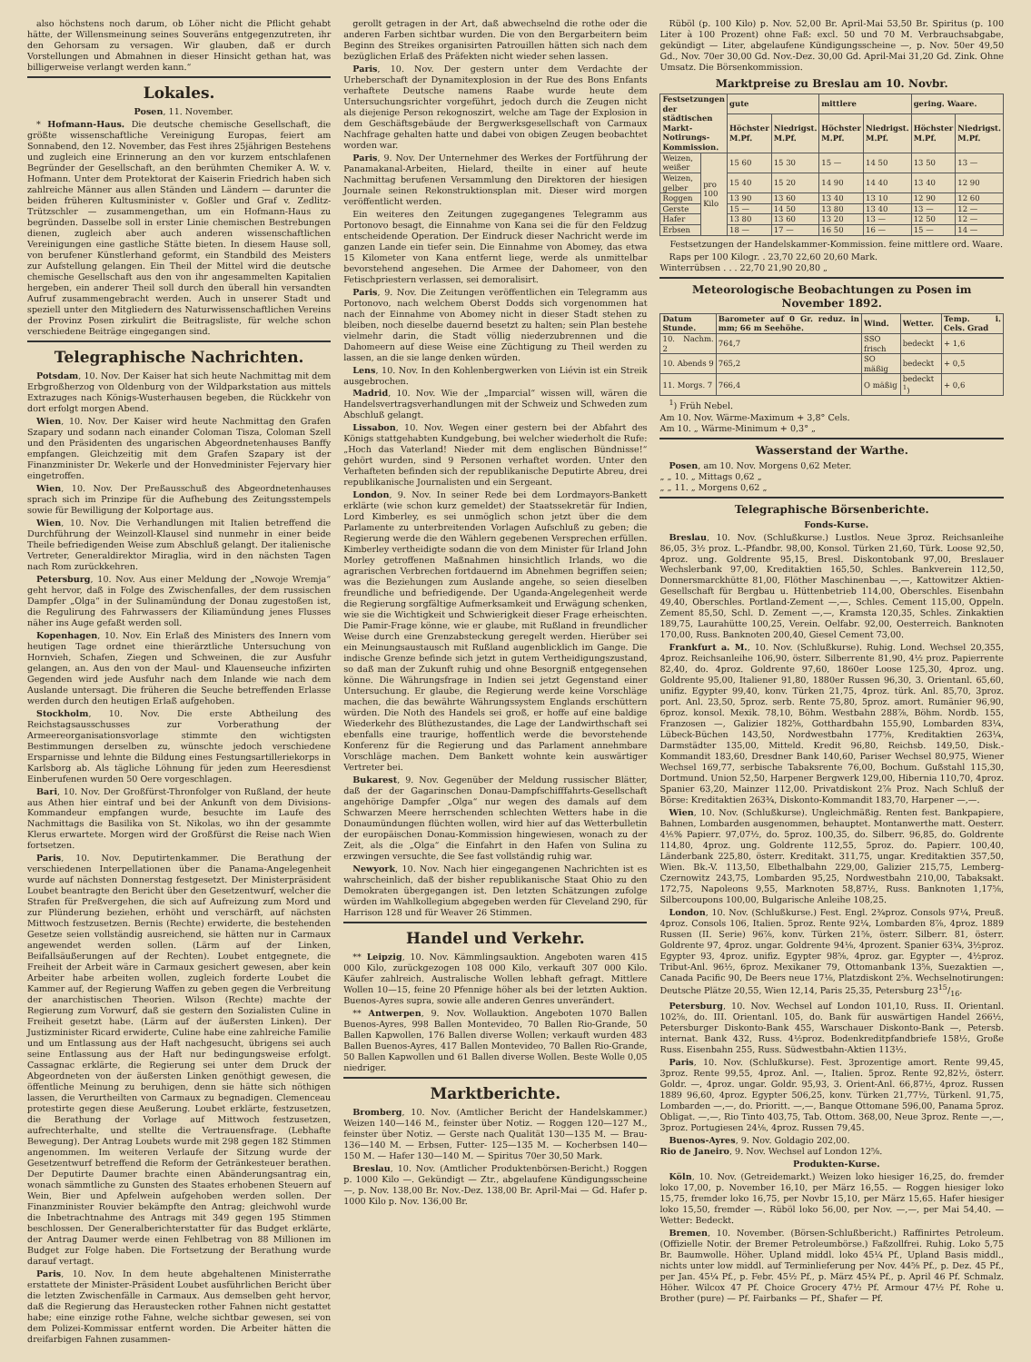also höchstens noch darum, ob Löher nicht die Pflicht gehabt hätte, der Willensmeinung seines Souveräns entgegenzutreten, ihr den Gehorsam zu versagen. Wir glauben, daß er durch Vorstellungen und Abmahnen in dieser Hinsicht gethan hat, was billigerweise verlangt werden kann.“
Lokales.
Posen, 11. November.
* Hofmann-Haus. Die deutsche chemische Gesellschaft, die größte wissenschaftliche Vereinigung Europas, feiert am Sonnabend, den 12. November, das Fest ihres 25jährigen Bestehens und zugleich eine Erinnerung an den vor kurzem entschlafenen Begründer der Gesellschaft, an den berühmten Chemiker A. W. v. Hofmann. Unter dem Protektorat der Kaiserin Friedrich haben sich zahlreiche Männer aus allen Ständen und Ländern — darunter die beiden früheren Kultusminister v. Goßler und Graf v. Zedlitz-Trützschler — zusammengethan, um ein Hofmann-Haus zu begründen. Dasselbe soll in erster Linie chemischen Bestrebungen dienen, zugleich aber auch anderen wissenschaftlichen Vereinigungen eine gastliche Stätte bieten. In diesem Hause soll, von berufener Künstlerhand geformt, ein Standbild des Meisters zur Aufstellung gelangen. Ein Theil der Mittel wird die deutsche chemische Gesellschaft aus den von ihr angesammelten Kapitalien hergeben, ein anderer Theil soll durch den überall hin versandten Aufruf zusammengebracht werden. Auch in unserer Stadt und speziell unter den Mitgliedern des Naturwissenschaftlichen Vereins der Provinz Posen zirkulirt die Beitragsliste, für welche schon verschiedene Beiträge eingegangen sind.
Telegraphische Nachrichten.
Potsdam, 10. Nov. Der Kaiser hat sich heute Nachmittag mit dem Erbgroßherzog von Oldenburg von der Wildparkstation aus mittels Extrazuges nach Königs-Wusterhausen begeben, die Rückkehr von dort erfolgt morgen Abend.
Wien, 10. Nov. Der Kaiser wird heute Nachmittag den Grafen Szapary und sodann nach einander Coloman Tisza, Coloman Szell und den Präsidenten des ungarischen Abgeordnetenhauses Banffy empfangen. Gleichzeitig mit dem Grafen Szapary ist der Finanzminister Dr. Wekerle und der Honvedminister Fejervary hier eingetroffen.
Wien, 10. Nov. Der Preßausschuß des Abgeordnetenhauses sprach sich im Prinzipe für die Aufhebung des Zeitungsstempels sowie für Bewilligung der Kolportage aus.
Wien, 10. Nov. Die Verhandlungen mit Italien betreffend die Durchführung der Weinzoll-Klausel sind nunmehr in einer beide Theile befriedigenden Weise zum Abschluß gelangt. Der italienische Vertreter, Generaldirektor Miraglia, wird in den nächsten Tagen nach Rom zurückkehren.
Petersburg, 10. Nov. Aus einer Meldung der „Nowoje Wremja“ geht hervor, daß in Folge des Zwischenfalles, der dem russischen Dampfer „Olga“ in der Sulinamündung der Donau zugestoßen ist, die Regulirung des Fahrwassers der Kiliamündung jenes Flusses näher ins Auge gefaßt werden soll.
Kopenhagen, 10. Nov. Ein Erlaß des Ministers des Innern vom heutigen Tage ordnet eine thierärztliche Untersuchung von Hornvieh, Schafen, Ziegen und Schweinen, die zur Ausfuhr gelangen, an. Aus den von der Maul- und Klauenseuche infizirten Gegenden wird jede Ausfuhr nach dem Inlande wie nach dem Auslande untersagt. Die früheren die Seuche betreffenden Erlasse werden durch den heutigen Erlaß aufgehoben.
Stockholm, 10. Nov. Die erste Abtheilung des Reichstagsausschusses zur Vorberathung der Armeereorganisationsvorlage stimmte den wichtigsten Bestimmungen derselben zu, wünschte jedoch verschiedene Ersparnisse und lehnte die Bildung eines Festungsartilleriekorps in Karlsborg ab. Als tägliche Löhnung für jeden zum Heeresdienst Einberufenen wurden 50 Oere vorgeschlagen.
Bari, 10. Nov. Der Großfürst-Thronfolger von Rußland, der heute aus Athen hier eintraf und bei der Ankunft von dem Divisions-Kommandeur empfangen wurde, besuchte im Laufe des Nachmittags die Basilika von St. Nikolas, wo ihn der gesammte Klerus erwartete. Morgen wird der Großfürst die Reise nach Wien fortsetzen.
Paris, 10. Nov. Deputirtenkammer. Die Berathung der verschiedenen Interpellationen über die Panama-Angelegenheit wurde auf nächsten Donnerstag festgesetzt. Der Ministerpräsident Loubet beantragte den Bericht über den Gesetzentwurf, welcher die Strafen für Preßvergehen, die sich auf Aufreizung zum Mord und zur Plünderung beziehen, erhöht und verschärft, auf nächsten Mittwoch festzusetzen. Bernis (Rechte) erwiderte, die bestehenden Gesetze seien vollständig ausreichend, sie hätten nur in Carmaux angewendet werden sollen. (Lärm auf der Linken, Beifallsäußerungen auf der Rechten). Loubet entgegnete, die Freiheit der Arbeit wäre in Carmaux gesichert gewesen, aber kein Arbeiter habe arbeiten wollen, zugleich forderte Loubet die Kammer auf, der Regierung Waffen zu geben gegen die Verbreitung der anarchistischen Theorien. Wilson (Rechte) machte der Regierung zum Vorwurf, daß sie gestern den Sozialisten Culine in Freiheit gesetzt habe. (Lärm auf der äußersten Linken). Der Justizminister Ricard erwiderte, Culine habe eine zahlreiche Familie und um Entlassung aus der Haft nachgesucht, übrigens sei auch seine Entlassung aus der Haft nur bedingungsweise erfolgt. Cassagnac erklärte, die Regierung sei unter dem Druck der Abgeordneten von der äußersten Linken genöthigt gewesen, die öffentliche Meinung zu beruhigen, denn sie hätte sich nöthigen lassen, die Verurtheilten von Carmaux zu begnadigen. Clemenceau protestirte gegen diese Aeußerung. Loubet erklärte, festzusetzen, die Berathung der Vorlage auf Mittwoch festzusetzen, aufrechterhalte, und stellte die Vertrauensfrage. (Lebhafte Bewegung). Der Antrag Loubets wurde mit 298 gegen 182 Stimmen angenommen. Im weiteren Verlaufe der Sitzung wurde der Gesetzentwurf betreffend die Reform der Getränkesteuer berathen. Der Deputirte Daumer brachte einen Abänderungsantrag ein, wonach sämmtliche zu Gunsten des Staates erhobenen Steuern auf Wein, Bier und Apfelwein aufgehoben werden sollen. Der Finanzminister Rouvier bekämpfte den Antrag; gleichwohl wurde die Inbetrachtnahme des Antrags mit 349 gegen 195 Stimmen beschlossen. Der Generalberichterstatter für das Budget erklärte, der Antrag Daumer werde einen Fehlbetrag von 88 Millionen im Budget zur Folge haben. Die Fortsetzung der Berathung wurde darauf vertagt.
Paris, 10. Nov. In dem heute abgehaltenen Ministerrathe erstattete der Minister-Präsident Loubet ausführlichen Bericht über die letzten Zwischenfälle in Carmaux. Aus demselben geht hervor, daß die Regierung das Heraustecken rother Fahnen nicht gestattet habe; eine einzige rothe Fahne, welche sichtbar gewesen, sei von dem Polizei-Kommissar entfernt worden. Die Arbeiter hätten die dreifarbigen Fahnen zusammen-
gerollt getragen in der Art, daß abwechselnd die rothe oder die anderen Farben sichtbar wurden. Die von den Bergarbeitern beim Beginn des Streikes organisirten Patrouillen hätten sich nach dem bezüglichen Erlaß des Präfekten nicht wieder sehen lassen.
Paris, 10. Nov. Der gestern unter dem Verdachte der Urheberschaft der Dynamitexplosion in der Rue des Bons Enfants verhaftete Deutsche namens Raabe wurde heute dem Untersuchungsrichter vorgeführt, jedoch durch die Zeugen nicht als diejenige Person rekognoszirt, welche am Tage der Explosion in dem Geschäftsgebäude der Bergwerksgesellschaft von Carmaux Nachfrage gehalten hatte und dabei von obigen Zeugen beobachtet worden war.
Paris, 9. Nov. Der Unternehmer des Werkes der Fortführung der Panamakanal-Arbeiten, Hielard, theilte in einer auf heute Nachmittag berufenen Versammlung den Direktoren der hiesigen Journale seinen Rekonstruktionsplan mit. Dieser wird morgen veröffentlicht werden.
Ein weiteres den Zeitungen zugegangenes Telegramm aus Portonovo besagt, die Einnahme von Kana sei die für den Feldzug entscheidende Operation. Der Eindruck dieser Nachricht werde im ganzen Lande ein tiefer sein. Die Einnahme von Abomey, das etwa 15 Kilometer von Kana entfernt liege, werde als unmittelbar bevorstehend angesehen. Die Armee der Dahomeer, von den Fetischpriestern verlassen, sei demoralisirt.
Paris, 9. Nov. Die Zeitungen veröffentlichen ein Telegramm aus Portonovo, nach welchem Oberst Dodds sich vorgenommen hat nach der Einnahme von Abomey nicht in dieser Stadt stehen zu bleiben, noch dieselbe dauernd besetzt zu halten; sein Plan bestehe vielmehr darin, die Stadt völlig niederzubrennen und die Dahomeern auf diese Weise eine Züchtigung zu Theil werden zu lassen, an die sie lange denken würden.
Lens, 10. Nov. In den Kohlenbergwerken von Liévin ist ein Streik ausgebrochen.
Madrid, 10. Nov. Wie der „Imparcial“ wissen will, wären die Handelsvertragsverhandlungen mit der Schweiz und Schweden zum Abschluß gelangt.
Lissabon, 10. Nov. Wegen einer gestern bei der Abfahrt des Königs stattgehabten Kundgebung, bei welcher wiederholt die Rufe: „Hoch das Vaterland! Nieder mit dem englischen Bündnisse!“ gehört wurden, sind 9 Personen verhaftet worden. Unter den Verhafteten befinden sich der republikanische Deputirte Abreu, drei republikanische Journalisten und ein Sergeant.
London, 9. Nov. In seiner Rede bei dem Lordmayors-Bankett erklärte (wie schon kurz gemeldet) der Staatssekretär für Indien, Lord Kimberley, es sei unmöglich schon jetzt über die dem Parlamente zu unterbreitenden Vorlagen Aufschluß zu geben; die Regierung werde die den Wählern gegebenen Versprechen erfüllen. Kimberley vertheidigte sodann die von dem Minister für Irland John Morley getroffenen Maßnahmen hinsichtlich Irlands, wo die agrarischen Verbrechen fortdauernd im Abnehmen begriffen seien; was die Beziehungen zum Auslande angehe, so seien dieselben freundliche und befriedigende. Der Uganda-Angelegenheit werde die Regierung sorgfältige Aufmerksamkeit und Erwägung schenken, wie sie die Wichtigkeit und Schwierigkeit dieser Frage erheischten. Die Pamir-Frage könne, wie er glaube, mit Rußland in freundlicher Weise durch eine Grenzabsteckung geregelt werden. Hierüber sei ein Meinungsaustausch mit Rußland augenblicklich im Gange. Die indische Grenze befinde sich jetzt in gutem Vertheidigungszustand, so daß man der Zukunft ruhig und ohne Besorgniß entgegensehen könne. Die Währungsfrage in Indien sei jetzt Gegenstand einer Untersuchung. Er glaube, die Regierung werde keine Vorschläge machen, die das bewährte Währungssystem Englands erschüttern würden. Die Noth des Handels sei groß, er hoffe auf eine baldige Wiederkehr des Blüthezustandes, die Lage der Landwirthschaft sei ebenfalls eine traurige, hoffentlich werde die bevorstehende Konferenz für die Regierung und das Parlament annehmbare Vorschläge machen. Dem Bankett wohnte kein auswärtiger Vertreter bei.
Bukarest, 9. Nov. Gegenüber der Meldung russischer Blätter, daß der der Gagarinschen Donau-Dampfschifffahrts-Gesellschaft angehörige Dampfer „Olga“ nur wegen des damals auf dem Schwarzen Meere herrschenden schlechten Wetters habe in die Donaumündungen flüchten wollen, wird hier auf das Wetterbulletin der europäischen Donau-Kommission hingewiesen, wonach zu der Zeit, als die „Olga“ die Einfahrt in den Hafen von Sulina zu erzwingen versuchte, die See fast vollständig ruhig war.
Newyork, 10. Nov. Nach hier eingegangenen Nachrichten ist es wahrscheinlich, daß der bisher republikanische Staat Ohio zu den Demokraten übergegangen ist. Den letzten Schätzungen zufolge würden im Wahlkollegium abgegeben werden für Cleveland 290, für Harrison 128 und für Weaver 26 Stimmen.
Handel und Verkehr.
** Leipzig, 10. Nov. Kämmlingsauktion. Angeboten waren 415 000 Kilo, zurückgezogen 108 000 Kilo, verkauft 307 000 Kilo. Käufer zahlreich. Australische Wollen lebhaft gefragt. Mittlere Wollen 10—15, feine 20 Pfennige höher als bei der letzten Auktion. Buenos-Ayres supra, sowie alle anderen Genres unverändert.
** Antwerpen, 9. Nov. Wollauktion. Angeboten 1070 Ballen Buenos-Ayres, 998 Ballen Montevideo, 70 Ballen Rio-Grande, 50 Ballen Kapwollen, 176 Ballen diverse Wollen; verkauft wurden 483 Ballen Buenos-Ayres, 417 Ballen Montevideo, 70 Ballen Rio-Grande, 50 Ballen Kapwollen und 61 Ballen diverse Wollen. Beste Wolle 0,05 niedriger.
Marktberichte.
Bromberg, 10. Nov. (Amtlicher Bericht der Handelskammer.) Weizen 140—146 M., feinster über Notiz. — Roggen 120—127 M., feinster über Notiz. — Gerste nach Qualität 130—135 M. — Brau- 136—140 M. — Erbsen, Futter- 125—135 M. — Kocherbsen 140—150 M. — Hafer 130—140 M. — Spiritus 70er 30,50 Mark.
Breslau, 10. Nov. (Amtlicher Produktenbörsen-Bericht.) Roggen p. 1000 Kilo —. Gekündigt — Ztr., abgelaufene Kündigungsscheine —, p. Nov. 138,00 Br. Nov.-Dez. 138,00 Br. April-Mai — Gd. Hafer p. 1000 Kilo p. Nov. 136,00 Br.
Rüböl (p. 100 Kilo) p. Nov. 52,00 Br. April-Mai 53,50 Br. Spiritus (p. 100 Liter à 100 Prozent) ohne Faß: excl. 50 und 70 M. Verbrauchsabgabe, gekündigt — Liter, abgelaufene Kündigungsscheine —, p. Nov. 50er 49,50 Gd., Nov. 70er 30,00 Gd. Nov.-Dez. 30,00 Gd. April-Mai 31,20 Gd. Zink. Ohne Umsatz. Die Börsenkommission.
Marktpreise zu Breslau am 10. Novbr.
| Festsetzungen der städtischen Markt-Notirungs-Kommission. | | gute | | mittlere | | gering. Waare. | |
| --- | --- | --- | --- | --- | --- | --- | --- |
| | | Höchster M.Pf. | Niedrigst. M.Pf. | Höchster M.Pf. | Niedrigst. M.Pf. | Höchster M.Pf. | Niedrigst. M.Pf. |
| Weizen, weißer | pro 100 Kilo | 15 60 | 15 30 | 15 — | 14 50 | 13 50 | 13 — |
| Weizen, gelber | | 15 40 | 15 20 | 14 90 | 14 40 | 13 40 | 12 90 |
| Roggen | | 13 90 | 13 60 | 13 40 | 13 10 | 12 90 | 12 60 |
| Gerste | | 15 — | 14 50 | 13 80 | 13 40 | 13 — | 12 — |
| Hafer | | 13 80 | 13 60 | 13 20 | 13 — | 12 50 | 12 — |
| Erbsen | | 18 — | 17 — | 16 50 | 16 — | 15 — | 14 — |
Festsetzungen der Handelskammer-Kommission. feine mittlere ord. Waare.
Raps per 100 Kilogr. . 23,70 22,60 20,60 Mark.
Winterrübsen . . . 22,70 21,90 20,80 „
Meteorologische Beobachtungen zu Posen im November 1892.
| Datum Stunde. | Barometer auf 0 Gr. reduz. in mm; 66 m Seehöhe. | Wind. | Wetter. | Temp. i. Cels. Grad |
| --- | --- | --- | --- | --- |
| 10. Nachm. 2 | 764,7 | SSO frisch | bedeckt | + 1,6 |
| 10. Abends 9 | 765,2 | SO mäßig | bedeckt | + 0,5 |
| 11. Morgs. 7 | 766,4 | O mäßig | bedeckt <sup>1</sup>) | + 0,6 |
<sup>1</sup>) Früh Nebel.
Am 10. Nov. Wärme-Maximum + 3,8° Cels.
Am 10. „ Wärme-Minimum + 0,3° „
Wasserstand der Warthe.
Posen, am 10. Nov. Morgens 0,62 Meter.
„ „ 10. „ Mittags 0,62 „
„ „ 11. „ Morgens 0,62 „
Telegraphische Börsenberichte.
Fonds-Kurse.
Breslau, 10. Nov. (Schlußkurse.) Lustlos. Neue 3proz. Reichsanleihe 86,05, 3½ proz. L.-Pfandbr. 98,00, Konsol. Türken 21,60, Türk. Loose 92,50, 4proz. ung. Goldrente 95,15, Bresl. Diskontobank 97,00, Breslauer Wechslerbank 97,00, Kreditaktien 165,50, Schles. Bankverein 112,50, Donnersmarckhütte 81,00, Flöther Maschinenbau —,—, Kattowitzer Aktien-Gesellschaft für Bergbau u. Hüttenbetrieb 114,00, Oberschles. Eisenbahn 49,40, Oberschles. Portland-Zement —,—, Schles. Cement 115,00, Oppeln. Zement 85,50, Schl. D. Zement —,—, Kramsta 120,35, Schles. Zinkaktien 189,75, Laurahütte 100,25, Verein. Oelfabr. 92,00, Oesterreich. Banknoten 170,00, Russ. Banknoten 200,40, Giesel Cement 73,00.
Frankfurt a. M., 10. Nov. (Schlußkurse). Ruhig. Lond. Wechsel 20,355, 4proz. Reichsanleihe 106,90, österr. Silberrente 81,90, 4½ proz. Papierrente 82,40, do. 4proz. Goldrente 97,60, 1860er Loose 125,30, 4proz. ung. Goldrente 95,00, Italiener 91,80, 1880er Russen 96,30, 3. Orientanl. 65,60, unifiz. Egypter 99,40, konv. Türken 21,75, 4proz. türk. Anl. 85,70, 3proz. port. Anl. 23,50, 5proz. serb. Rente 75,80, 5proz. amort. Rumänier 96,90, 6proz. konsol. Mexik. 78,10, Böhm. Westbahn 288⅞, Böhm. Nordb. 155, Franzosen —, Galizier 182⅝, Gotthardbahn 155,90, Lombarden 83¼, Lübeck-Büchen 143,50, Nordwestbahn 177⅝, Kreditaktien 263¼, Darmstädter 135,00, Mitteld. Kredit 96,80, Reichsb. 149,50, Disk.-Kommandit 183,60, Dresdner Bank 140,60, Pariser Wechsel 80,975, Wiener Wechsel 169,77, serbische Tabaksrente 76,00, Bochum. Gußstahl 115,30, Dortmund. Union 52,50, Harpener Bergwerk 129,00, Hibernia 110,70, 4proz. Spanier 63,20, Mainzer 112,00. Privatdiskont 2⅞ Proz. Nach Schluß der Börse: Kreditaktien 263¾, Diskonto-Kommandit 183,70, Harpener —,—.
Wien, 10. Nov. (Schlußkurse). Ungleichmäßig. Renten fest. Bankpapiere, Bahnen, Lombarden ausgenommen, behauptet. Montanwerthe matt. Oesterr. 4⅕% Papierr. 97,07½, do. 5proz. 100,35, do. Silberr. 96,85, do. Goldrente 114,80, 4proz. ung. Goldrente 112,55, 5proz. do. Papierr. 100,40, Länderbank 225,80, österr. Kreditakt. 311,75, ungar. Kreditaktien 357,50, Wien. Bk.-V. 113,50, Elbethalbahn 229,00, Galizier 215,75, Lemberg-Czernowitz 243,75, Lombarden 95,25, Nordwestbahn 210,00, Tabaksakt. 172,75, Napoleons 9,55, Marknoten 58,87½, Russ. Banknoten 1,17⅝, Silbercoupons 100,00, Bulgarische Anleihe 108,25.
London, 10. Nov. (Schlußkurse.) Fest. Engl. 2¾proz. Consols 97¼, Preuß. 4proz. Consols 106, Italien. 5proz. Rente 92¼, Lombarden 8⅞, 4proz. 1889 Russen (II. Serie) 96⅞, konv. Türken 21⅝, österr. Silberr. 81, österr. Goldrente 97, 4proz. ungar. Goldrente 94⅛, 4prozent. Spanier 63¼, 3½proz. Egypter 93, 4proz. unifiz. Egypter 98⅝, 4proz. gar. Egypter —, 4½proz. Tribut-Anl. 96½, 6proz. Mexikaner 79, Ottomanbank 13⅝, Suezaktien —, Canada Pacific 90, De Beers neue 17⅛, Platzdiskont 2⅝. Wechselnotirungen: Deutsche Plätze 20,55, Wien 12,14, Paris 25,35, Petersburg 2315/16.
Petersburg, 10. Nov. Wechsel auf London 101,10, Russ. II. Orientanl. 102⅝, do. III. Orientanl. 105, do. Bank für auswärtigen Handel 266½, Petersburger Diskonto-Bank 455, Warschauer Diskonto-Bank —, Petersb. internat. Bank 432, Russ. 4½proz. Bodenkreditpfandbriefe 158½, Große Russ. Eisenbahn 255, Russ. Südwestbahn-Aktien 113½.
Paris, 10. Nov. (Schlußkurse). Fest. 3prozentige amort. Rente 99,45, 3proz. Rente 99,55, 4proz. Anl. —, Italien. 5proz. Rente 92,82½, österr. Goldr. —, 4proz. ungar. Goldr. 95,93, 3. Orient-Anl. 66,87½, 4proz. Russen 1889 96,60, 4proz. Egypter 506,25, konv. Türken 21,77½, Türkenl. 91,75, Lombarden —,—, do. Prioritt. —,—, Banque Ottomane 596,00, Panama 5proz. Obligat. —,—, Rio Tinto 403,75, Tab. Ottom. 368,00, Neue 3proz. Rente —,—, 3proz. Portugiesen 24⅛, 4proz. Russen 79,45.
Buenos-Ayres, 9. Nov. Goldagio 202,00.
Rio de Janeiro, 9. Nov. Wechsel auf London 12⅝.
Produkten-Kurse.
Köln, 10. Nov. (Getreidemarkt.) Weizen loko hiesiger 16,25, do. fremder loko 17,00, p. November 16,10, per März 16,55. — Roggen hiesiger loko 15,75, fremder loko 16,75, per Novbr 15,10, per März 15,65. Hafer hiesiger loko 15,50, fremder —. Rüböl loko 56,00, per Nov. —,—, per Mai 54,40. — Wetter: Bedeckt.
Bremen, 10. November. (Börsen-Schlußbericht.) Raffinirtes Petroleum. (Offizielle Notir. der Bremer Petroleumbörse.) Faßzollfrei. Ruhig. Loko 5,75 Br. Baumwolle. Höher. Upland middl. loko 45¼ Pf., Upland Basis middl., nichts unter low middl. auf Terminlieferung per Nov. 44⅝ Pf., p. Dez. 45 Pf., per Jan. 45¼ Pf., p. Febr. 45½ Pf., p. März 45¾ Pf., p. April 46 Pf. Schmalz. Höher. Wilcox 47 Pf. Choice Grocery 47½ Pf. Armour 47½ Pf. Rohe u. Brother (pure) — Pf. Fairbanks — Pf., Shafer — Pf.